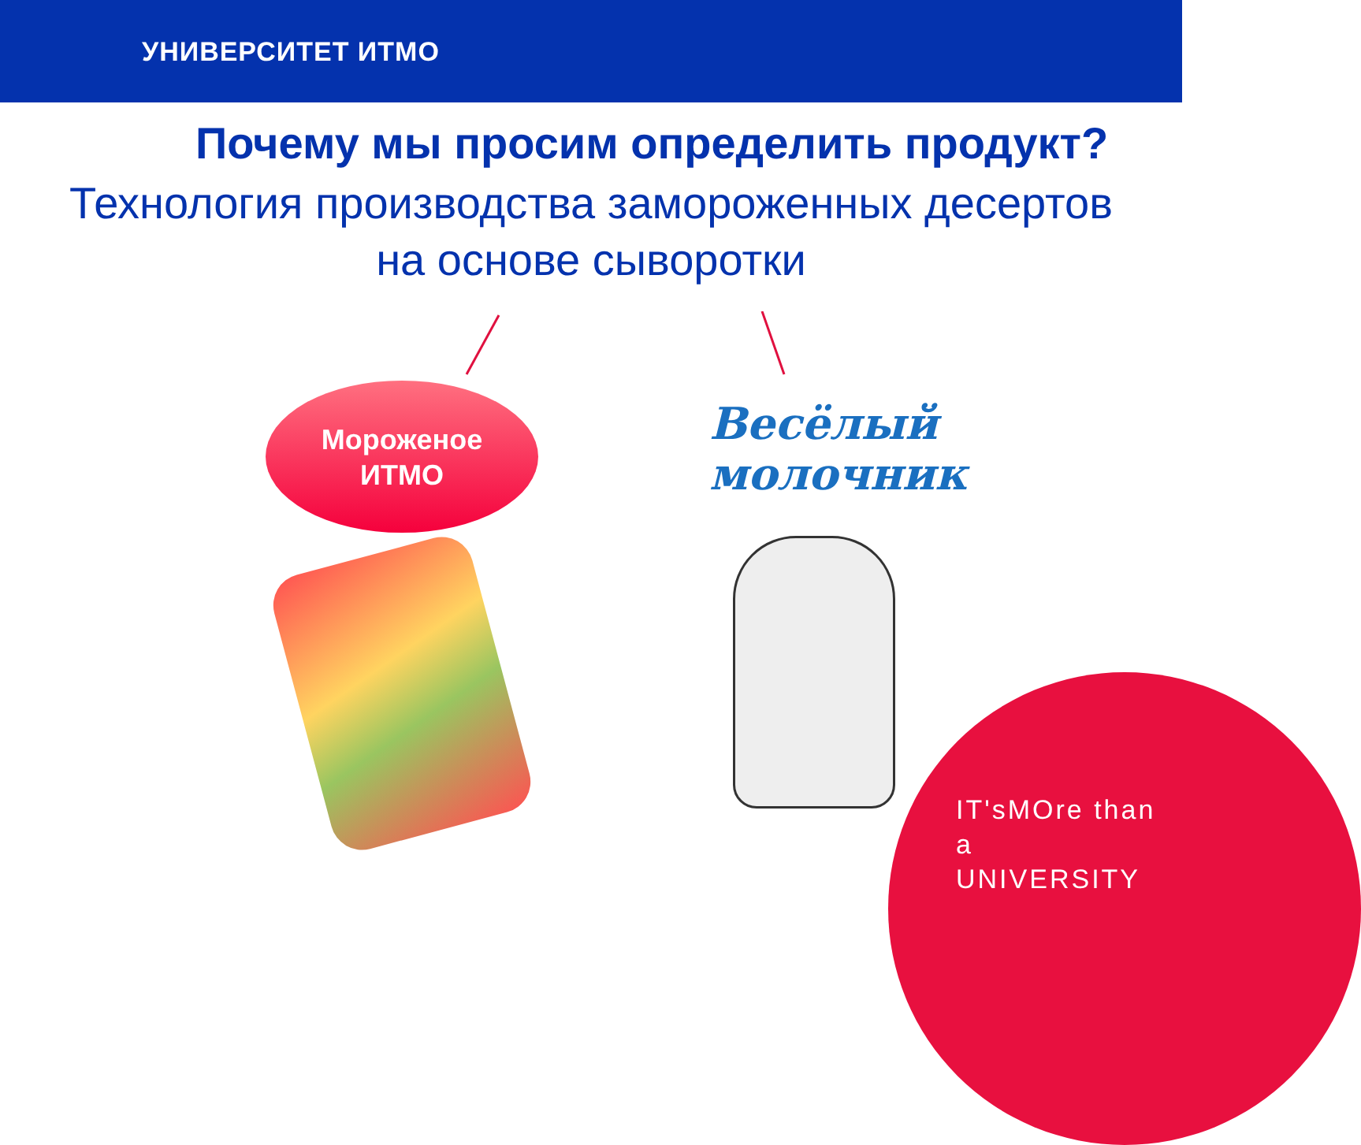УНИВЕРСИТЕТ ИТМО
Почему мы просим определить продукт?
Технология производства замороженных десертов
на основе сыворотки
Мороженое
ИТМО
Весёлый
молочник
IT'sMOre than a
UNIVERSITY